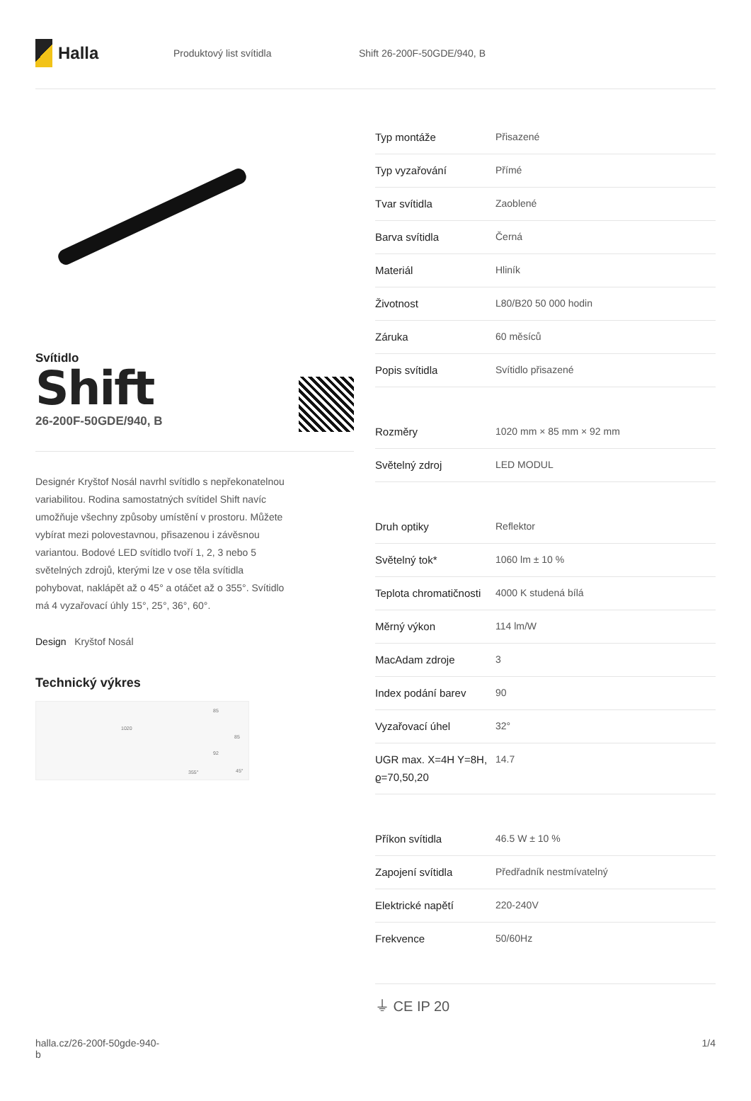Halla
Produktový list svítidla Shift 26-200F-50GDE/940, B
Svítidlo
Shift
26-200F-50GDE/940, B
Designér Kryštof Nosál navrhl svítidlo s nepřekonatelnou variabilitou. Rodina samostatných svítidel Shift navíc umožňuje všechny způsoby umístění v prostoru. Můžete vybírat mezi polovestavnou, přisazenou i závěsnou variantou. Bodové LED svítidlo tvoří 1, 2, 3 nebo 5 světelných zdrojů, kterými lze v ose těla svítidla pohybovat, naklápět až o 45° a otáčet až o 355°. Svítidlo má 4 vyzařovací úhly 15°, 25°, 36°, 60°.
Design Kryštof Nosál
Technický výkres
1020
85
92
355°
45°
85
| Typ montáže | Přisazené |
| Typ vyzařování | Přímé |
| Tvar svítidla | Zaoblené |
| Barva svítidla | Černá |
| Materiál | Hliník |
| Životnost | L80/B20 50 000 hodin |
| Záruka | 60 měsíců |
| Popis svítidla | Svítidlo přisazené |
| Rozměry | 1020 mm × 85 mm × 92 mm |
| Světelný zdroj | LED MODUL |
| Druh optiky | Reflektor |
| Světelný tok* | 1060 lm ± 10 % |
| Teplota chromatičnosti | 4000 K studená bílá |
| Měrný výkon | 114 lm/W |
| MacAdam zdroje | 3 |
| Index podání barev | 90 |
| Vyzařovací úhel | 32° |
| UGR max. X=4H Y=8H, ϱ=70,50,20 | 14.7 |
| Příkon svítidla | 46.5 W ± 10 % |
| Zapojení svítidla | Předřadník nestmívatelný |
| Elektrické napětí | 220-240V |
| Frekvence | 50/60Hz |
⏚ CE IP 20
halla.cz/26-200f-50gde-940-
b
1/4